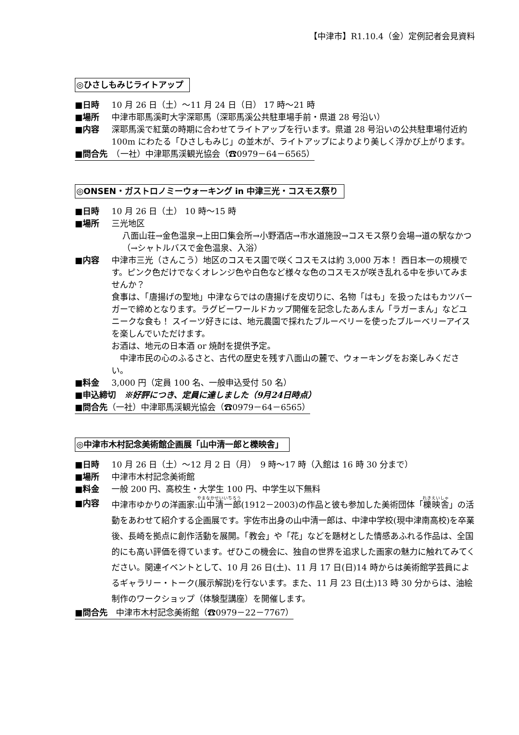【中津市】R1.10.4（金）定例記者会見資料
◎ひさしもみじライトアップ
■日時 10 月 26 日（土）～11 月 24 日（日） 17 時～21 時
■場所 中津市耶馬溪町大字深耶馬（深耶馬溪公共駐車場手前・県道 28 号沿い）
■内容 深耶馬溪で紅葉の時期に合わせてライトアップを行います。県道 28 号沿いの公共駐車場付近約 100m にわたる「ひさしもみじ」の並木が、ライトアップによりより美しく浮かび上がります。
■問合先　（一社）中津耶馬渓観光協会（☎0979－64－6565）
◎ONSEN・ガストロノミーウォーキング in 中津三光・コスモス祭り
■日時 10 月 26 日（土） 10 時～15 時
■場所 三光地区
八面山荘→金色温泉→上田口集会所→小野酒店→市水道施設→コスモス祭り会場→道の駅なかつ（→シャトルバスで金色温泉、入浴）
■内容 中津市三光（さんこう）地区のコスモス園で咲くコスモスは約 3,000 万本！ 西日本一の規模です。ピンク色だけでなくオレンジ色や白色など様々な色のコスモスが咲き乱れる中を歩いてみませんか？
食事は、「唐揚げの聖地」中津ならではの唐揚げを皮切りに、名物「はも」を扱ったはもカツバーガーで締めとなります。ラグビーワールドカップ開催を記念したあんまん「ラガーまん」などユニークな食も！ スイーツ好きには、地元農園で採れたブルーベリーを使ったブルーベリーアイスを楽しんでいただけます。
お酒は、地元の日本酒 or 焼酎を提供予定。
　中津市民の心のふるさと、古代の歴史を残す八面山の麓で、ウォーキングをお楽しみください。
■料金 3,000 円（定員 100 名、一般申込受付 50 名）
■申込締切　※好評につき、定員に達しました（9月24日時点）
■問合先（一社）中津耶馬渓観光協会（☎0979－64－6565）
◎中津市木村記念美術館企画展「山中清一郎と櫟映舎」
■日時 10 月 26 日（土）～12 月 2 日（月）　9 時～17 時（入館は 16 時 30 分まで）
■場所 中津市木村記念美術館
■料金 一般 200 円、高校生・大学生 100 円、中学生以下無料
■内容 中津市ゆかりの洋画家:山中清一郎(1912－2003)の作品と彼も参加した美術団体「櫟映舎」の活動をあわせて紹介する企画展です。宇佐市出身の山中清一郎は、中津中学校(現中津南高校)を卒業後、長崎を拠点に創作活動を展開。「教会」や「花」などを題材とした情感あふれる作品は、全国的にも高い評価を得ています。ぜひこの機会に、独自の世界を追求した画家の魅力に触れてみてください。関連イベントとして、10 月 26 日(土)、11 月 17 日(日)14 時からは美術館学芸員によるギャラリー・トーク(展示解説)を行ないます。また、11 月 23 日(土)13 時 30 分からは、油絵制作のワークショップ（体験型講座）を開催します。
■問合先　中津市木村記念美術館（☎0979－22－7767）